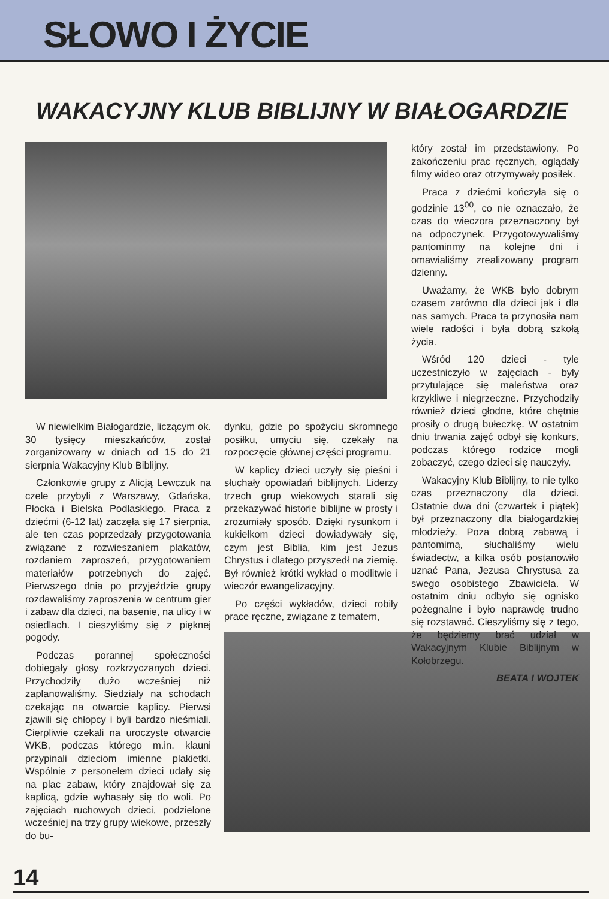SŁOWO I ŻYCIE
WAKACYJNY KLUB BIBLIJNY W BIAŁOGARDZIE
W niewielkim Białogardzie, liczącym ok. 30 tysięcy mieszkańców, został zorganizowany w dniach od 15 do 21 sierpnia Wakacyjny Klub Biblijny.
Członkowie grupy z Alicją Lewczuk na czele przybyli z Warszawy, Gdańska, Płocka i Bielska Podlaskiego. Praca z dziećmi (6-12 lat) zaczęła się 17 sierpnia, ale ten czas poprzedzały przygotowania związane z rozwieszaniem plakatów, rozdaniem zaproszeń, przygotowaniem materiałów potrzebnych do zajęć. Pierwszego dnia po przyjeździe grupy rozdawaliśmy zaproszenia w centrum gier i zabaw dla dzieci, na basenie, na ulicy i w osiedlach. I cieszyliśmy się z pięknej pogody.
Podczas porannej społeczności dobiegały głosy rozkrzyczanych dzieci. Przychodziły dużo wcześniej niż zaplanowaliśmy. Siedziały na schodach czekając na otwarcie kaplicy. Pierwsi zjawili się chłopcy i byli bardzo nieśmiali. Cierpliwie czekali na uroczyste otwarcie WKB, podczas którego m.in. klauni przypinali dzieciom imienne plakietki. Wspólnie z personelem dzieci udały się na plac zabaw, który znajdował się za kaplicą, gdzie wyhasały się do woli. Po zajęciach ruchowych dzieci, podzielone wcześniej na trzy grupy wiekowe, przeszły do bu-
dynku, gdzie po spożyciu skromnego posiłku, umyciu się, czekały na rozpoczęcie głównej części programu.
W kaplicy dzieci uczyły się pieśni i słuchały opowiadań biblijnych. Liderzy trzech grup wiekowych starali się przekazywać historie biblijne w prosty i zrozumiały sposób. Dzięki rysunkom i kukiełkom dzieci dowiadywały się, czym jest Biblia, kim jest Jezus Chrystus i dlatego przyszedł na ziemię. Był również krótki wykład o modlitwie i wieczór ewangelizacyjny.
Po części wykładów, dzieci robiły prace ręczne, związane z tematem,
który został im przedstawiony. Po zakończeniu prac ręcznych, oglądały filmy wideo oraz otrzymywały posiłek.
Praca z dziećmi kończyła się o godzinie 13<sup>00</sup>, co nie oznaczało, że czas do wieczora przeznaczony był na odpoczynek. Przygotowywaliśmy pantominmy na kolejne dni i omawialiśmy zrealizowany program dzienny.
Uważamy, że WKB było dobrym czasem zarówno dla dzieci jak i dla nas samych. Praca ta przynosiła nam wiele radości i była dobrą szkołą życia.
Wśród 120 dzieci - tyle uczestniczyło w zajęciach - były przytulające się maleństwa oraz krzykliwe i niegrzeczne. Przychodziły również dzieci głodne, które chętnie prosiły o drugą bułeczkę. W ostatnim dniu trwania zajęć odbył się konkurs, podczas którego rodzice mogli zobaczyć, czego dzieci się nauczyły.
Wakacyjny Klub Biblijny, to nie tylko czas przeznaczony dla dzieci. Ostatnie dwa dni (czwartek i piątek) był przeznaczony dla białogardzkiej młodzieży. Poza dobrą zabawą i pantomimą, słuchaliśmy wielu świadectw, a kilka osób postanowiło uznać Pana, Jezusa Chrystusa za swego osobistego Zbawiciela. W ostatnim dniu odbyło się ognisko pożegnalne i było naprawdę trudno się rozstawać. Cieszyliśmy się z tego, że będziemy brać udział w Wakacyjnym Klubie Biblijnym w Kołobrzegu.
BEATA I WOJTEK
14